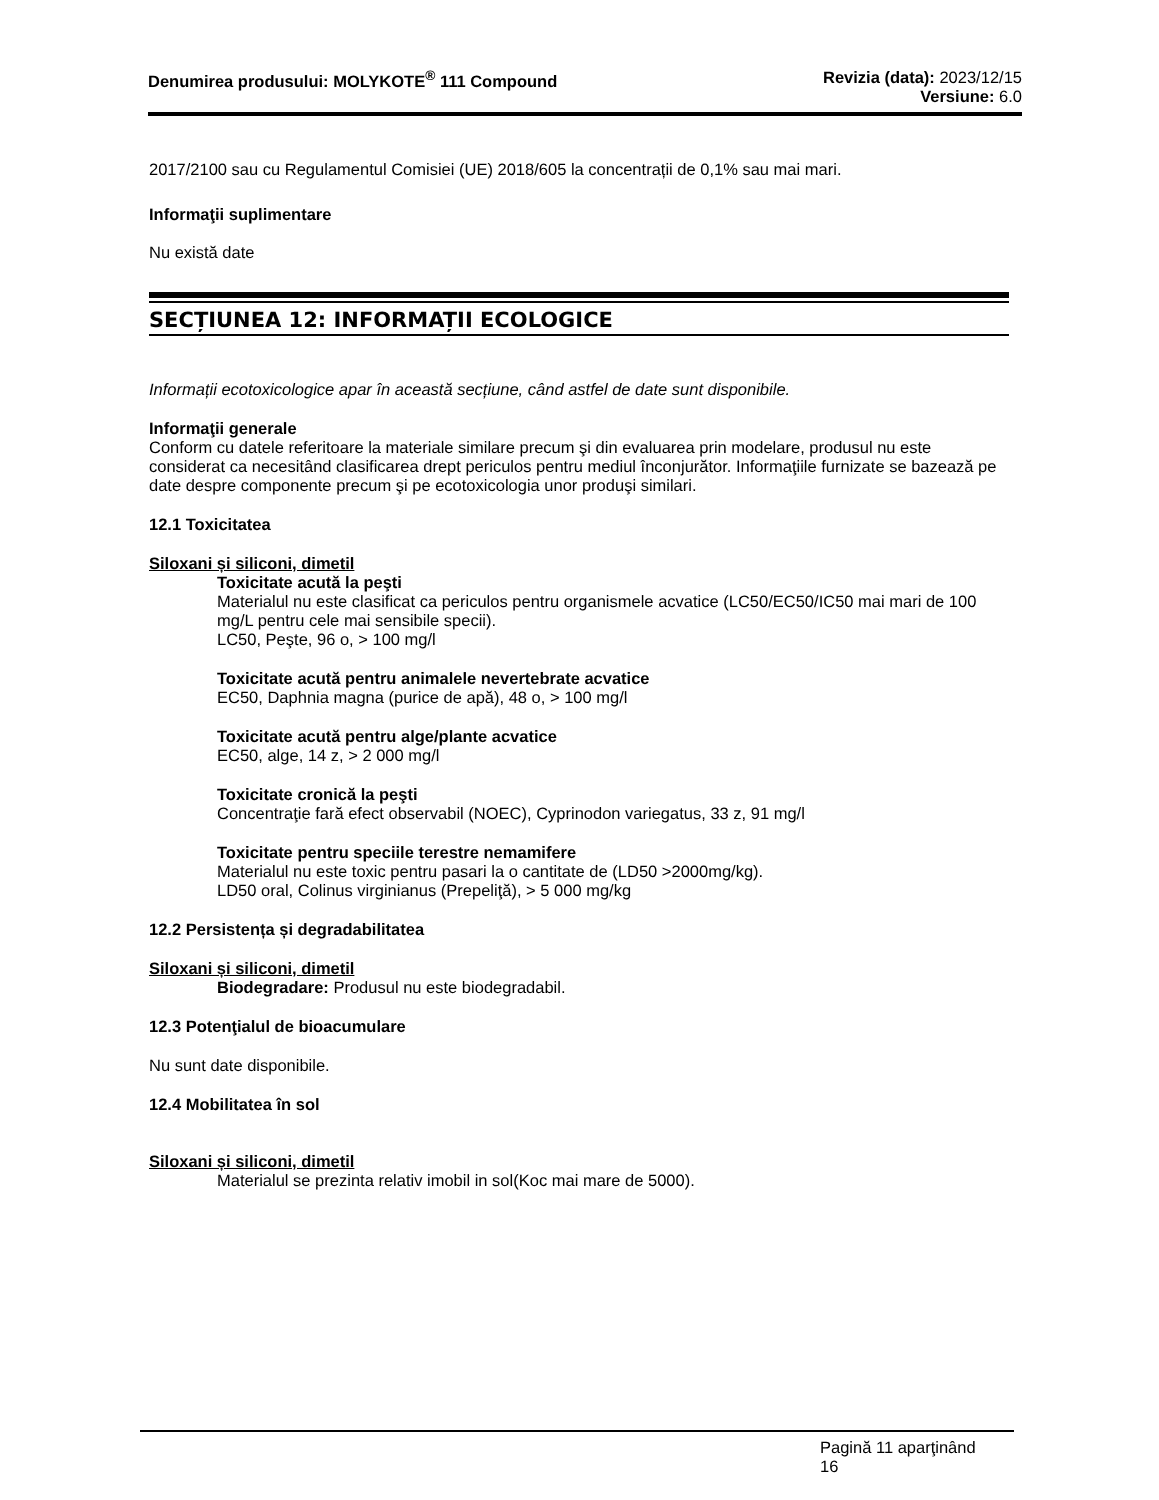Denumirea produsului: MOLYKOTE<sup>®</sup> 111 Compound
Revizia (data): 2023/12/15
Versiune: 6.0
2017/2100 sau cu Regulamentul Comisiei (UE) 2018/605 la concentrații de 0,1% sau mai mari.
Informaţii suplimentare
Nu există date
SECȚIUNEA 12: INFORMAȚII ECOLOGICE
Informații ecotoxicologice apar în această secțiune, când astfel de date sunt disponibile.
Informaţii generale
Conform cu datele referitoare la materiale similare precum şi din evaluarea prin modelare, produsul nu este considerat ca necesitând clasificarea drept periculos pentru mediul înconjurător. Informaţiile furnizate se bazează pe date despre componente precum şi pe ecotoxicologia unor produşi similari.
12.1 Toxicitatea
Siloxani și siliconi, dimetil
Toxicitate acută la peşti
Materialul nu este clasificat ca periculos pentru organismele acvatice (LC50/EC50/IC50 mai mari de 100 mg/L pentru cele mai sensibile specii).
LC50, Peşte, 96 o, > 100 mg/l
Toxicitate acută pentru animalele nevertebrate acvatice
EC50, Daphnia magna (purice de apă), 48 o, > 100 mg/l
Toxicitate acută pentru alge/plante acvatice
EC50, alge, 14 z, > 2 000 mg/l
Toxicitate cronică la peşti
Concentraţie fară efect observabil (NOEC), Cyprinodon variegatus, 33 z, 91 mg/l
Toxicitate pentru speciile terestre nemamifere
Materialul nu este toxic pentru pasari la o cantitate de (LD50 >2000mg/kg).
LD50 oral, Colinus virginianus (Prepeliţă), > 5 000 mg/kg
12.2 Persistența și degradabilitatea
Siloxani și siliconi, dimetil
Biodegradare: Produsul nu este biodegradabil.
12.3 Potenţialul de bioacumulare
Nu sunt date disponibile.
12.4 Mobilitatea în sol
Siloxani și siliconi, dimetil
Materialul se prezinta relativ imobil in sol(Koc mai mare de 5000).
Pagină 11 aparţinând
16